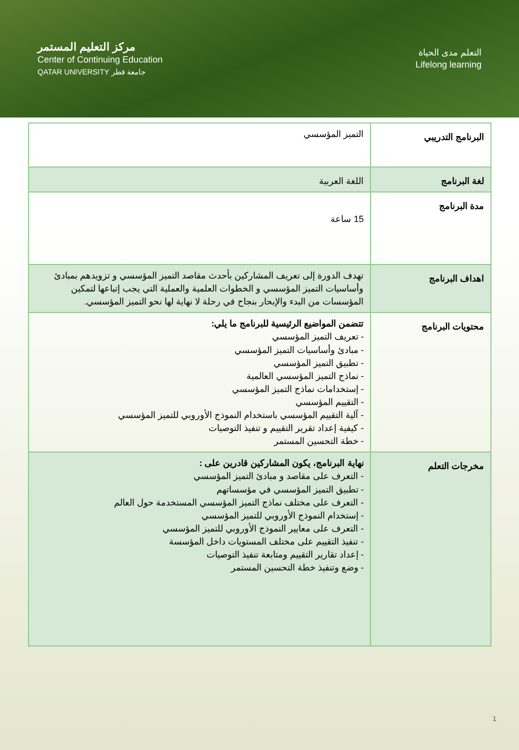مركز التعليم المستمر
Center of Continuing Education
QATAR UNIVERSITY جامعة قطر
التعلم مدى الحياة
Lifelong learning
| البرنامج التدريبي | التميز المؤسسي |
| لغة البرنامج | اللغة العربية |
| مدة البرنامج | 15 ساعة |
| اهداف البرنامج | تهدف الدورة إلى تعريف المشاركين بأحدث مقاصد التميز المؤسسي و تزويدهم بمبادئ وأساسيات التميز المؤسسي و الخطوات العلمية والعملية التي يجب إتباعها لتمكين المؤسسات من البدء والإبحار بنجاح في رحلة لا نهاية لها نحو التميز المؤسسي. |
| محتويات البرنامج | تتضمن المواضيع الرئيسية للبرنامج ما يلي: - تعريف التميز المؤسسي - مبادئ وأساسيات التميز المؤسسي - تطبيق التميز المؤسسي - نماذج التميز المؤسسي العالمية - إستخدامات نماذج التميز المؤسسي - التقييم المؤسسي - آلية التقييم المؤسسي باستخدام النموذج الأوروبي للتميز المؤسسي - كيفية إعداد تقرير التقييم و تنفيذ التوصيات - خطة التحسين المستمر |
| مخرجات التعلم | نهاية البرنامج، يكون المشاركين قادرين على : - التعرف على مقاصد و مبادئ التميز المؤسسي - تطبيق التميز المؤسسي في مؤسساتهم - التعرف على مختلف نماذج التميز المؤسسي المستخدمة حول العالم - إستخدام النموذج الأوروبي للتميز المؤسسي - التعرف على معايير النموذج الأوروبي للتميز المؤسسي - تنفيذ التقييم على مختلف المستويات داخل المؤسسة - إعداد تقارير التقييم ومتابعة تنفيذ التوصيات - وضع وتنفيذ خطة التحسين المستمر |
1